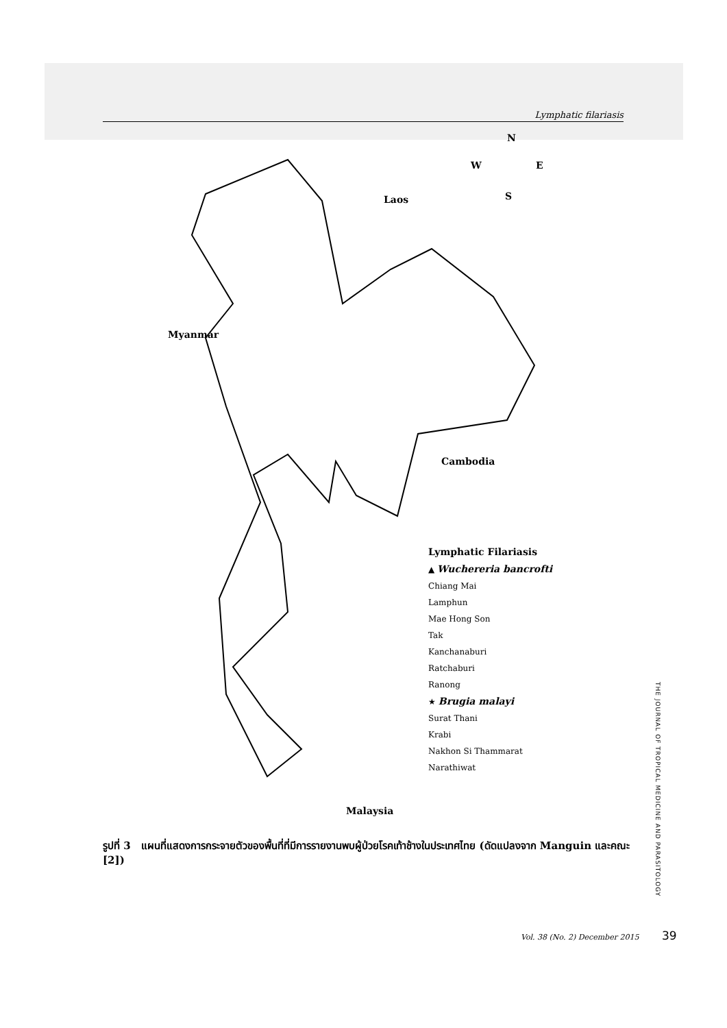Lymphatic filariasis
N
W E
S
Laos
Myanmar
Cambodia
Malaysia
Lymphatic Filariasis
▲ Wuchereria bancrofti
Chiang Mai
Lamphun
Mae Hong Son
Tak
Kanchanaburi
Ratchaburi
Ranong
★ Brugia malayi
Surat Thani
Krabi
Nakhon Si Thammarat
Narathiwat
รูปที่ 3 แผนที่แสดงการกระจายตัวของพื้นที่ที่มีการรายงานพบผู้ป่วยโรคเท้าช้างในประเทศไทย (ดัดแปลงจาก Manguin และคณะ [2])
THE JOURNAL OF TROPICAL MEDICINE AND PARASITOLOGY
Vol. 38 (No. 2) December 2015 39